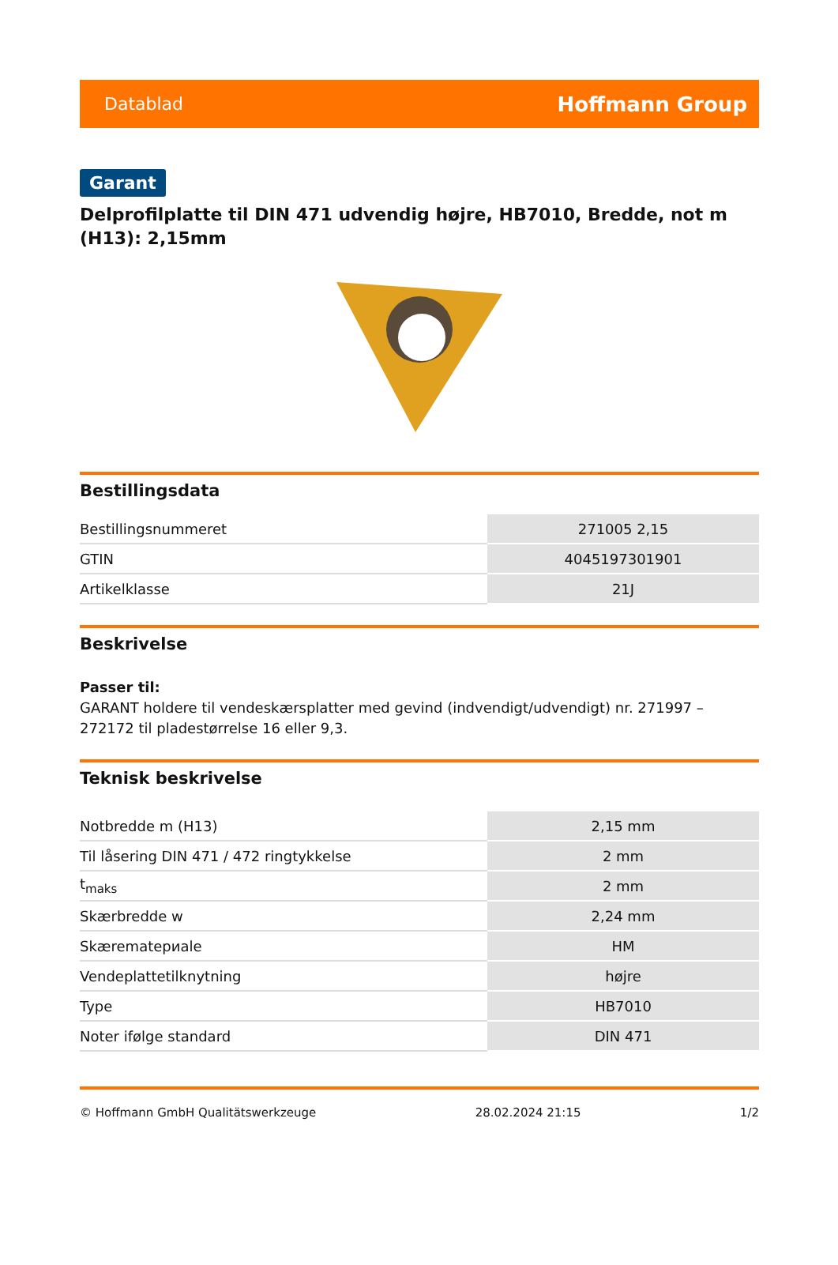Datablad Hoffmann Group
Garant
Delprofilplatte til DIN 471 udvendig højre, HB7010, Bredde, not m (H13): 2,15mm
Bestillingsdata
| Bestillingsnummeret | 271005 2,15 |
| GTIN | 4045197301901 |
| Artikelklasse | 21J |
Beskrivelse
Passer til:
GARANT holdere til vendeskærsplatter med gevind (indvendigt/udvendigt) nr. 271997 – 272172 til pladestørrelse 16 eller 9,3.
Teknisk beskrivelse
| Notbredde m (H13) | 2,15 mm |
| Til låsering DIN 471 / 472 ringtykkelse | 2 mm |
| t<sub>maks</sub> | 2 mm |
| Skærbredde w | 2,24 mm |
| Skærematериale | HM |
| Vendeplattetilknytning | højre |
| Type | HB7010 |
| Noter ifølge standard | DIN 471 |
© Hoffmann GmbH Qualitätswerkzeuge 28.02.2024 21:15 1/2